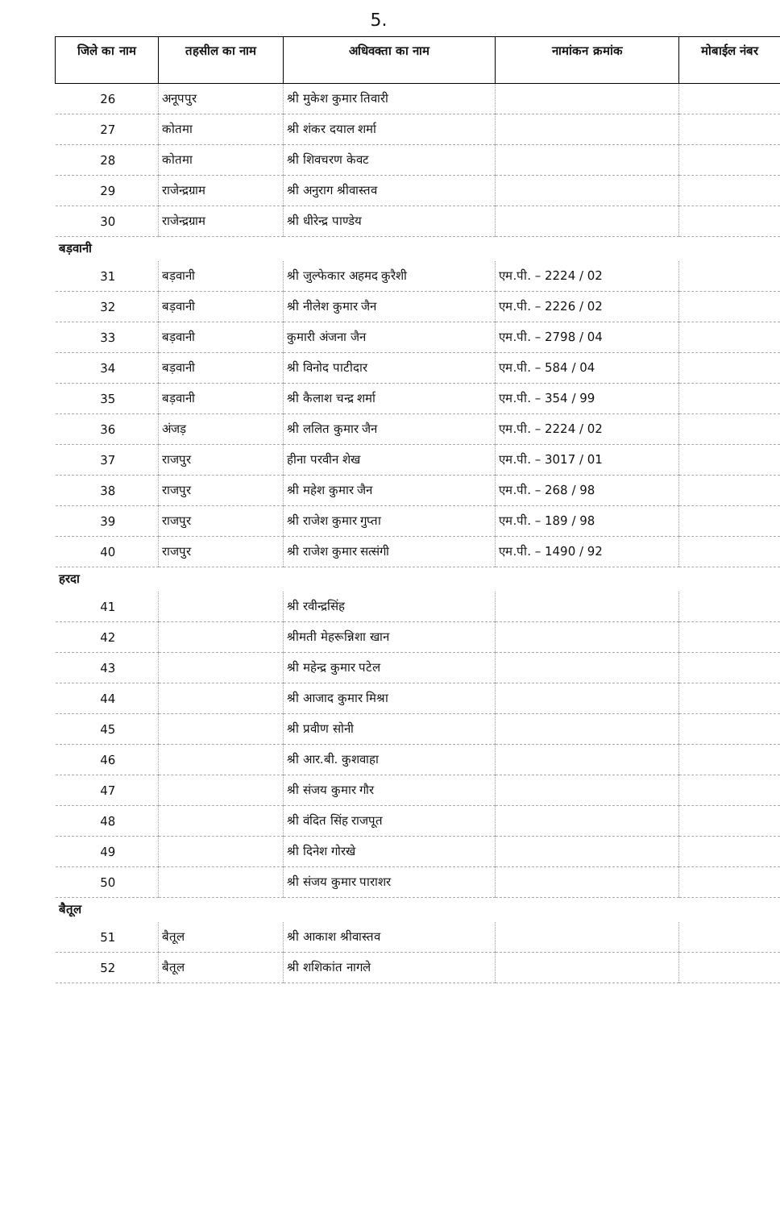5.
| जिले का नाम | तहसील का नाम | अधिवक्ता का नाम | नामांकन क्रमांक | मोबाईल नंबर |
| --- | --- | --- | --- | --- |
| 26 | अनूपपुर | श्री मुकेश कुमार तिवारी | | |
| 27 | कोतमा | श्री शंकर दयाल शर्मा | | |
| 28 | कोतमा | श्री शिवचरण केवट | | |
| 29 | राजेन्द्रग्राम | श्री अनुराग श्रीवास्तव | | |
| 30 | राजेन्द्रग्राम | श्री धीरेन्द्र पाण्डेय | | |
| बड़वानी | | | | |
| 31 | बड़वानी | श्री जुल्फेकार अहमद कुरैशी | एम.पी. – 2224 / 02 | |
| 32 | बड़वानी | श्री नीलेश कुमार जैन | एम.पी. – 2226 / 02 | |
| 33 | बड़वानी | कुमारी अंजना जैन | एम.पी. – 2798 / 04 | |
| 34 | बड़वानी | श्री विनोद पाटीदार | एम.पी. – 584 / 04 | |
| 35 | बड़वानी | श्री कैलाश चन्द्र शर्मा | एम.पी. – 354 / 99 | |
| 36 | अंजड़ | श्री ललित कुमार जैन | एम.पी. – 2224 / 02 | |
| 37 | राजपुर | हीना परवीन शेख | एम.पी. – 3017 / 01 | |
| 38 | राजपुर | श्री महेश कुमार जैन | एम.पी. – 268 / 98 | |
| 39 | राजपुर | श्री राजेश कुमार गुप्ता | एम.पी. – 189 / 98 | |
| 40 | राजपुर | श्री राजेश कुमार सत्संगी | एम.पी. – 1490 / 92 | |
| हरदा | | | | |
| 41 | | श्री रवीन्द्रसिंह | | |
| 42 | | श्रीमती मेहरून्निशा खान | | |
| 43 | | श्री महेन्द्र कुमार पटेल | | |
| 44 | | श्री आजाद कुमार मिश्रा | | |
| 45 | | श्री प्रवीण सोनी | | |
| 46 | | श्री आर.बी. कुशवाहा | | |
| 47 | | श्री संजय कुमार गौर | | |
| 48 | | श्री वंदित सिंह राजपूत | | |
| 49 | | श्री दिनेश गोरखे | | |
| 50 | | श्री संजय कुमार पाराशर | | |
| बैतूल | | | | |
| 51 | बैतूल | श्री आकाश श्रीवास्तव | | |
| 52 | बैतूल | श्री शशिकांत नागले | | |